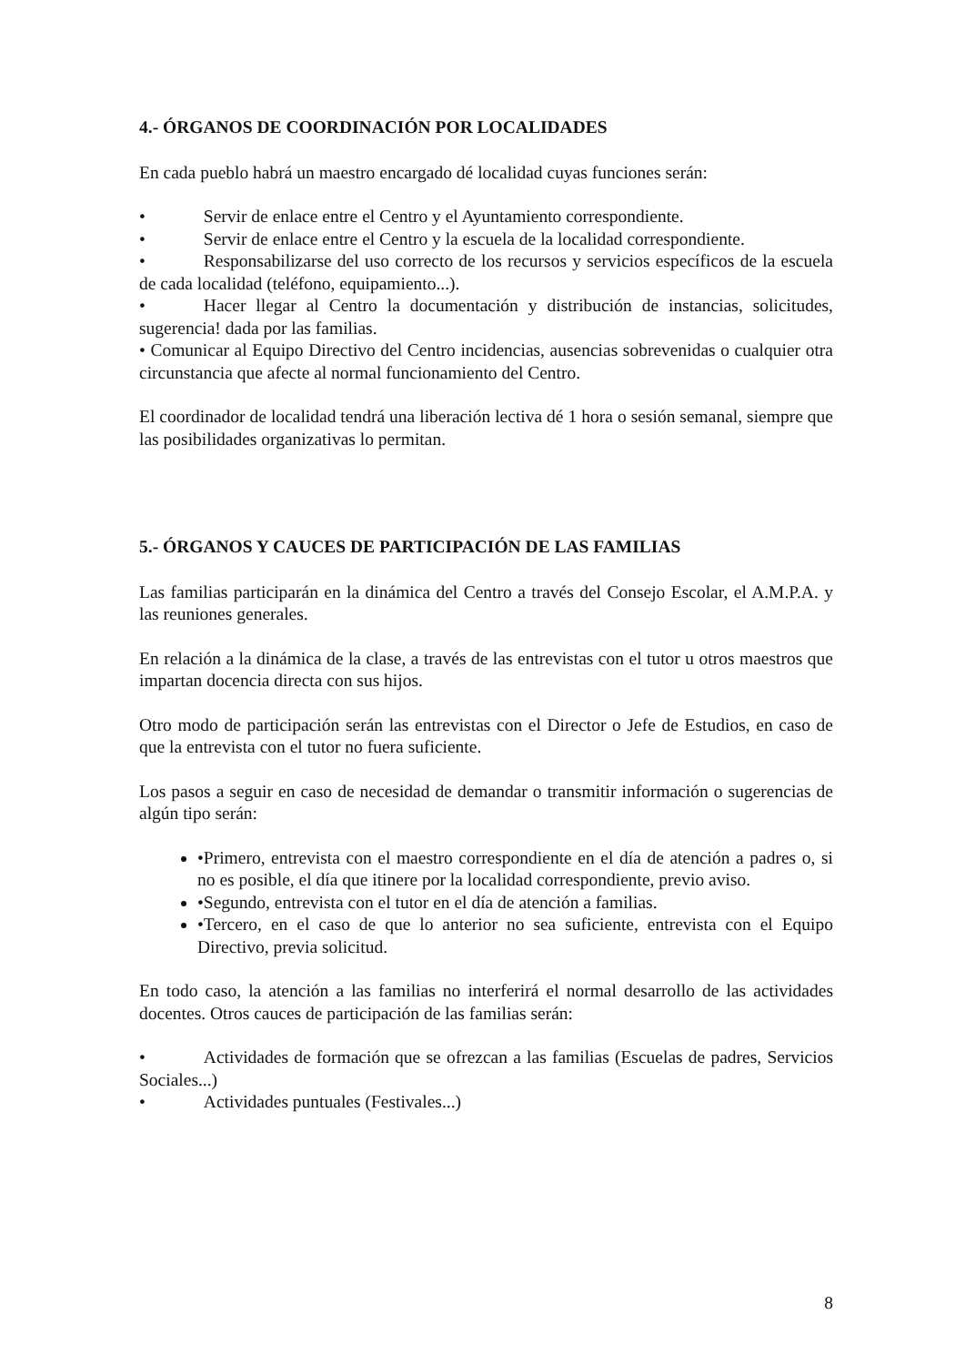4.- ÓRGANOS DE COORDINACIÓN POR LOCALIDADES
En cada pueblo habrá un maestro encargado dé localidad cuyas funciones serán:
• Servir de enlace entre el Centro y el Ayuntamiento correspondiente.
• Servir de enlace entre el Centro y la escuela de la localidad correspondiente.
• Responsabilizarse del uso correcto de los recursos y servicios específicos de la escuela de cada localidad (teléfono, equipamiento...).
• Hacer llegar al Centro la documentación y distribución de instancias, solicitudes, sugerencia! dada por las familias.
• Comunicar al Equipo Directivo del Centro incidencias, ausencias sobrevenidas o cualquier otra circunstancia que afecte al normal funcionamiento del Centro.
El coordinador de localidad tendrá una liberación lectiva dé 1 hora o sesión semanal, siempre que las posibilidades organizativas lo permitan.
5.- ÓRGANOS Y CAUCES DE PARTICIPACIÓN DE LAS FAMILIAS
Las familias participarán en la dinámica del Centro a través del Consejo Escolar, el A.M.P.A. y las reuniones generales.
En relación a la dinámica de la clase, a través de las entrevistas con el tutor u otros maestros que impartan docencia directa con sus hijos.
Otro modo de participación serán las entrevistas con el Director o Jefe de Estudios, en caso de que la entrevista con el tutor no fuera suficiente.
Los pasos a seguir en caso de necesidad de demandar o transmitir información o sugerencias de algún tipo serán:
•Primero, entrevista con el maestro correspondiente en el día de atención a padres o, si no es posible, el día que itinere por la localidad correspondiente, previo aviso.
•Segundo, entrevista con el tutor en el día de atención a familias.
•Tercero, en el caso de que lo anterior no sea suficiente, entrevista con el Equipo Directivo, previa solicitud.
En todo caso, la atención a las familias no interferirá el normal desarrollo de las actividades docentes. Otros cauces de participación de las familias serán:
• Actividades de formación que se ofrezcan a las familias (Escuelas de padres, Servicios Sociales...)
• Actividades puntuales (Festivales...)
8